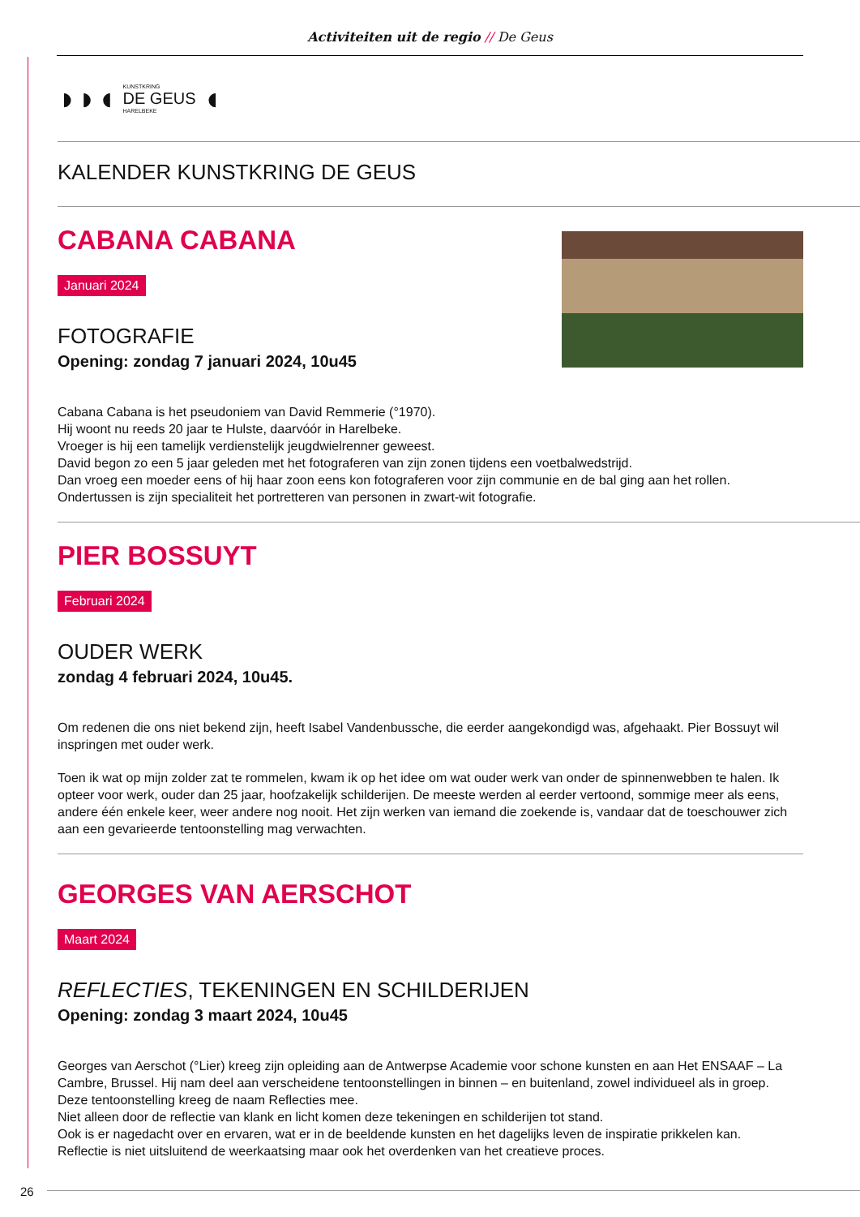Activiteiten uit de regio // De Geus
◗◗◖
KUNSTKRING
DE GEUS
HARELBEKE
◖
KALENDER KUNSTKRING DE GEUS
CABANA CABANA
Januari 2024
FOTOGRAFIE
Opening: zondag 7 januari 2024, 10u45
Cabana Cabana is het pseudoniem van David Remmerie (°1970).
Hij woont nu reeds 20 jaar te Hulste, daarvóór in Harelbeke.
Vroeger is hij een tamelijk verdienstelijk jeugdwielrenner geweest.
David begon zo een 5 jaar geleden met het fotograferen van zijn zonen tijdens een voetbalwedstrijd.
Dan vroeg een moeder eens of hij haar zoon eens kon fotograferen voor zijn communie en de bal ging aan het rollen.
Ondertussen is zijn specialiteit het portretteren van personen in zwart-wit fotografie.
PIER BOSSUYT
Februari 2024
OUDER WERK
zondag 4 februari 2024, 10u45.
Om redenen die ons niet bekend zijn, heeft Isabel Vandenbussche, die eerder aangekondigd was, afgehaakt. Pier Bossuyt wil inspringen met ouder werk.
Toen ik wat op mijn zolder zat te rommelen, kwam ik op het idee om wat ouder werk van onder de spinnenwebben te halen. Ik opteer voor werk, ouder dan 25 jaar, hoofzakelijk schilderijen. De meeste werden al eerder vertoond, sommige meer als eens, andere één enkele keer, weer andere nog nooit. Het zijn werken van iemand die zoekende is, vandaar dat de toeschouwer zich aan een gevarieerde tentoonstelling mag verwachten.
GEORGES VAN AERSCHOT
Maart 2024
REFLECTIES, TEKENINGEN EN SCHILDERIJEN
Opening: zondag 3 maart 2024, 10u45
Georges van Aerschot (°Lier) kreeg zijn opleiding aan de Antwerpse Academie voor schone kunsten en aan Het ENSAAF – La Cambre, Brussel. Hij nam deel aan verscheidene tentoonstellingen in binnen – en buitenland, zowel individueel als in groep.
Deze tentoonstelling kreeg de naam Reflecties mee.
Niet alleen door de reflectie van klank en licht komen deze tekeningen en schilderijen tot stand.
Ook is er nagedacht over en ervaren, wat er in de beeldende kunsten en het dagelijks leven de inspiratie prikkelen kan.
Reflectie is niet uitsluitend de weerkaatsing maar ook het overdenken van het creatieve proces.
26